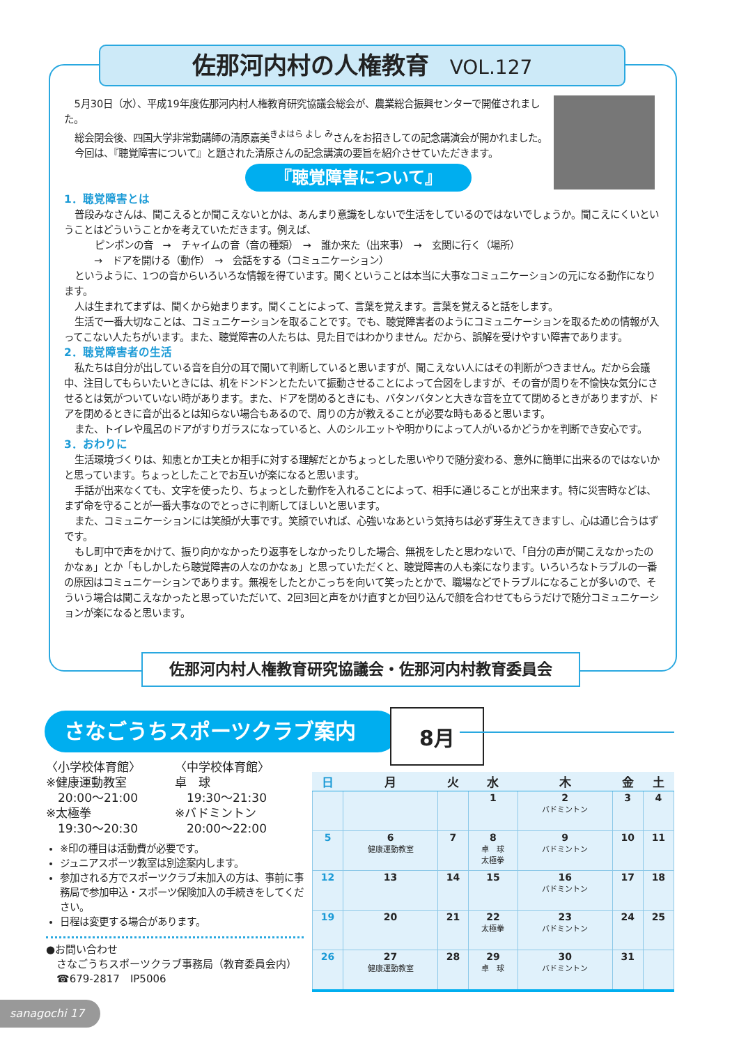佐那河内村の人権教育 VOL.127
5月30日（水）、平成19年度佐那河内村人権教育研究協議会総会が、農業総合振興センターで開催されました。
総会閉会後、四国大学非常勤講師の清原嘉美<sup>きよはら よし み</sup>さんをお招きしての記念講演会が開かれました。
今回は、『聴覚障害について』と題された清原さんの記念講演の要旨を紹介させていただきます。
『聴覚障害について』
1．聴覚障害とは
普段みなさんは、聞こえるとか聞こえないとかは、あんまり意識をしないで生活をしているのではないでしょうか。聞こえにくいということはどういうことかを考えていただきます。例えば、
ピンポンの音　→　チャイムの音（音の種類）　→　誰か来た（出来事）　→　玄関に行く（場所）
　→　ドアを開ける（動作）　→　会話をする（コミュニケーション）
というように、1つの音からいろいろな情報を得ています。聞くということは本当に大事なコミュニケーションの元になる動作になります。
人は生まれてまずは、聞くから始まります。聞くことによって、言葉を覚えます。言葉を覚えると話をします。
生活で一番大切なことは、コミュニケーションを取ることです。でも、聴覚障害者のようにコミュニケーションを取るための情報が入ってこない人たちがいます。また、聴覚障害の人たちは、見た目ではわかりません。だから、誤解を受けやすい障害であります。
2．聴覚障害者の生活
私たちは自分が出している音を自分の耳で聞いて判断していると思いますが、聞こえない人にはその判断がつきません。だから会議中、注目してもらいたいときには、机をドンドンとたたいて振動させることによって合図をしますが、その音が周りを不愉快な気分にさせるとは気がついていない時があります。また、ドアを閉めるときにも、バタンバタンと大きな音を立てて閉めるときがありますが、ドアを閉めるときに音が出るとは知らない場合もあるので、周りの方が教えることが必要な時もあると思います。
また、トイレや風呂のドアがすりガラスになっていると、人のシルエットや明かりによって人がいるかどうかを判断でき安心です。
3．おわりに
生活環境づくりは、知恵とか工夫とか相手に対する理解だとかちょっとした思いやりで随分変わる、意外に簡単に出来るのではないかと思っています。ちょっとしたことでお互いが楽になると思います。
手話が出来なくても、文字を使ったり、ちょっとした動作を入れることによって、相手に通じることが出来ます。特に災害時などは、まず命を守ることが一番大事なのでとっさに判断してほしいと思います。
また、コミュニケーションには笑顔が大事です。笑顔でいれば、心強いなあという気持ちは必ず芽生えてきますし、心は通じ合うはずです。
もし町中で声をかけて、振り向かなかったり返事をしなかったりした場合、無視をしたと思わないで、「自分の声が聞こえなかったのかなぁ」とか「もしかしたら聴覚障害の人なのかなぁ」と思っていただくと、聴覚障害の人も楽になります。いろいろなトラブルの一番の原因はコミュニケーションであります。無視をしたとかこっちを向いて笑ったとかで、職場などでトラブルになることが多いので、そういう場合は聞こえなかったと思っていただいて、2回3回と声をかけ直すとか回り込んで顔を合わせてもらうだけで随分コミュニケーションが楽になると思います。
佐那河内村人権教育研究協議会・佐那河内村教育委員会
さなごうちスポーツクラブ案内 8月
〈小学校体育館〉
※健康運動教室
　20:00～21:00
※太極拳
　19:30～20:30
〈中学校体育館〉
卓　球
　19:30～21:30
※バドミントン
　20:00～22:00
※印の種目は活動費が必要です。
ジュニアスポーツ教室は別途案内します。
参加される方でスポーツクラブ未加入の方は、事前に事務局で参加申込・スポーツ保険加入の手続きをしてください。
日程は変更する場合があります。
●お問い合わせ
　さなごうちスポーツクラブ事務局（教育委員会内）
　☎679-2817　IP5006
| 日 | 月 | 火 | 水 | 木 | 金 | 土 |
| --- | --- | --- | --- | --- | --- | --- |
| | | | 1 | 2 バドミントン | 3 | 4 |
| 5 | 6 健康運動教室 | 7 | 8 卓 球 太極拳 | 9 バドミントン | 10 | 11 |
| 12 | 13 | 14 | 15 | 16 バドミントン | 17 | 18 |
| 19 | 20 | 21 | 22 太極拳 | 23 バドミントン | 24 | 25 |
| 26 | 27 健康運動教室 | 28 | 29 卓 球 | 30 バドミントン | 31 | |
sanagochi 17